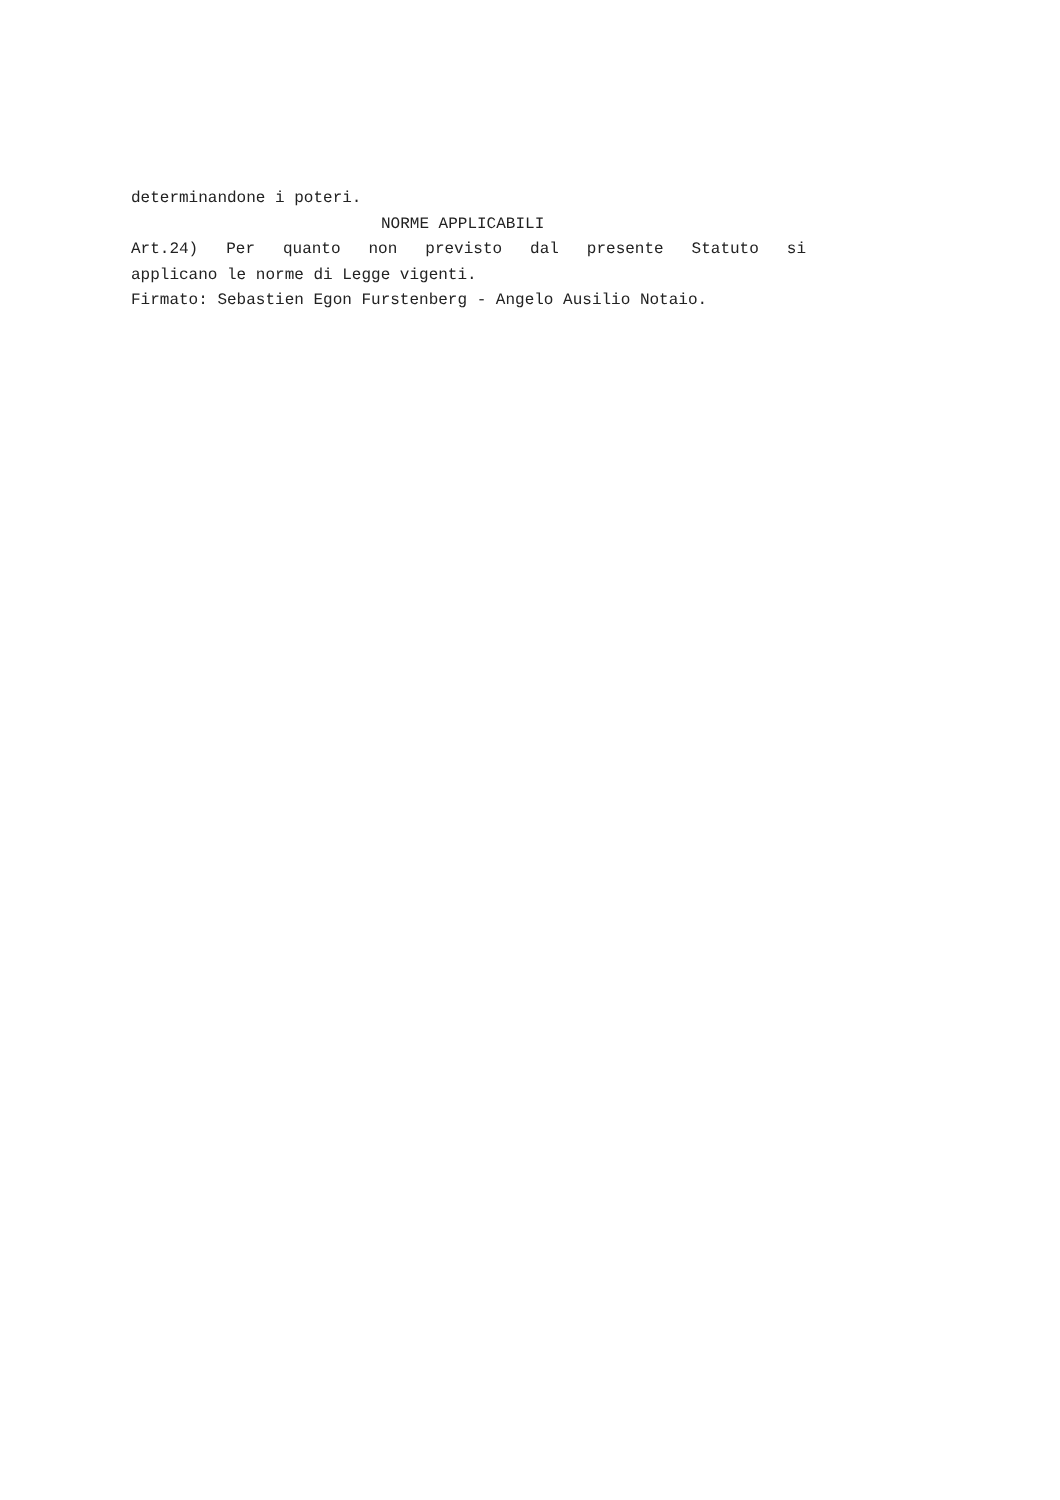determinandone i poteri.
NORME APPLICABILI
Art.24) Per quanto non previsto dal presente Statuto si
applicano le norme di Legge vigenti.
Firmato: Sebastien Egon Furstenberg - Angelo Ausilio Notaio.